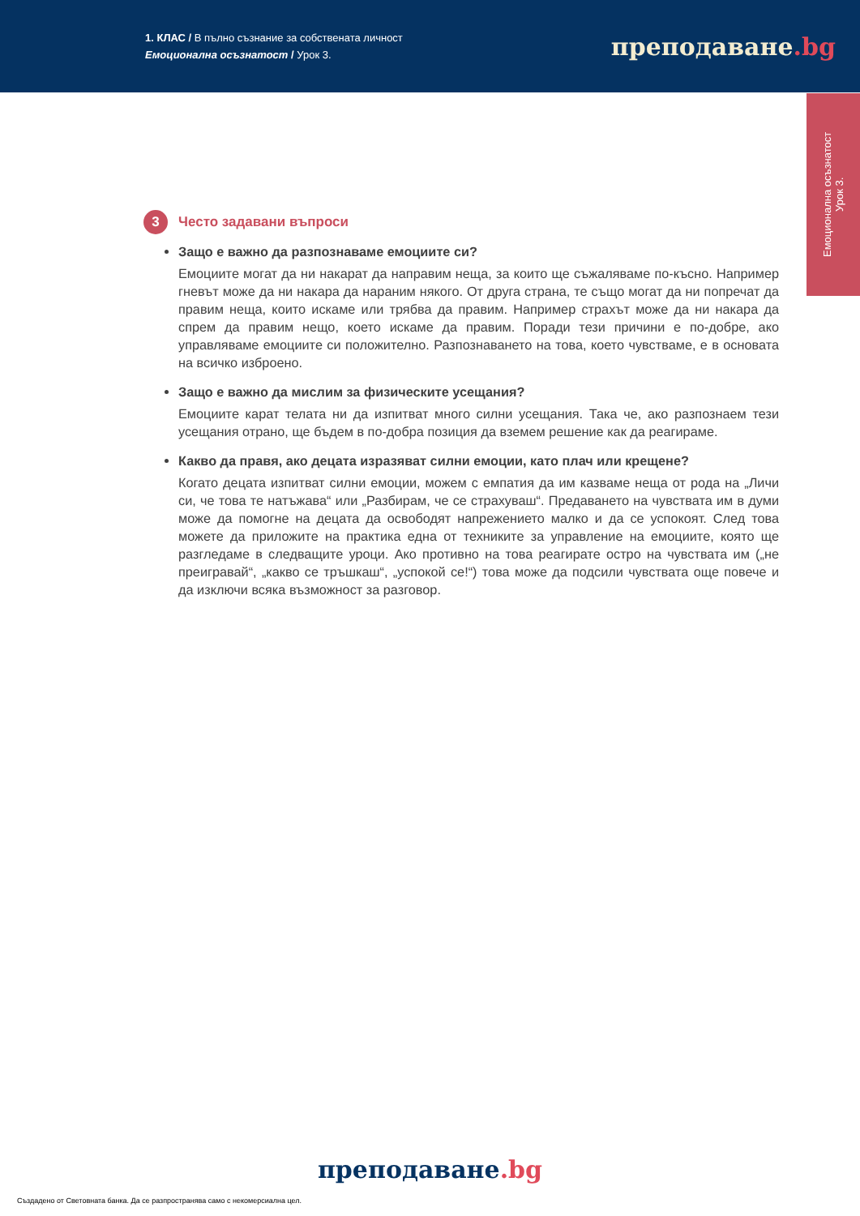1. КЛАС / В пълно съзнание за собствената личност
Емоционална осъзнатост / Урок 3.
преподаване.bg
Емоционална осъзнатост
Урок 3.
3
Често задавани въпроси
Защо е важно да разпознаваме емоциите си?
Емоциите могат да ни накарат да направим неща, за които ще съжаляваме по-късно. Например гневът може да ни накара да нараним някого. От друга страна, те също могат да ни попречат да правим неща, които искаме или трябва да правим. Например страхът може да ни накара да спрем да правим нещо, което искаме да правим. Поради тези причини е по-добре, ако управляваме емоциите си положително. Разпознаването на това, което чувстваме, е в основата на всичко изброено.
Защо е важно да мислим за физическите усещания?
Емоциите карат телата ни да изпитват много силни усещания. Така че, ако разпознаем тези усещания отрано, ще бъдем в по-добра позиция да вземем решение как да реагираме.
Какво да правя, ако децата изразяват силни емоции, като плач или крещене?
Когато децата изпитват силни емоции, можем с емпатия да им казваме неща от рода на „Личи си, че това те натъжава“ или „Разбирам, че се страхуваш“. Предаването на чувствата им в думи може да помогне на децата да освободят напрежението малко и да се успокоят. След това можете да приложите на практика една от техниките за управление на емоциите, която ще разгледаме в следващите уроци. Ако противно на това реагирате остро на чувствата им („не преигравай“, „какво се тръшкаш“, „успокой се!“) това може да подсили чувствата още повече и да изключи всяка възможност за разговор.
преподаване.bg
Създадено от Световната банка. Да се разпространява само с некомерсиална цел.